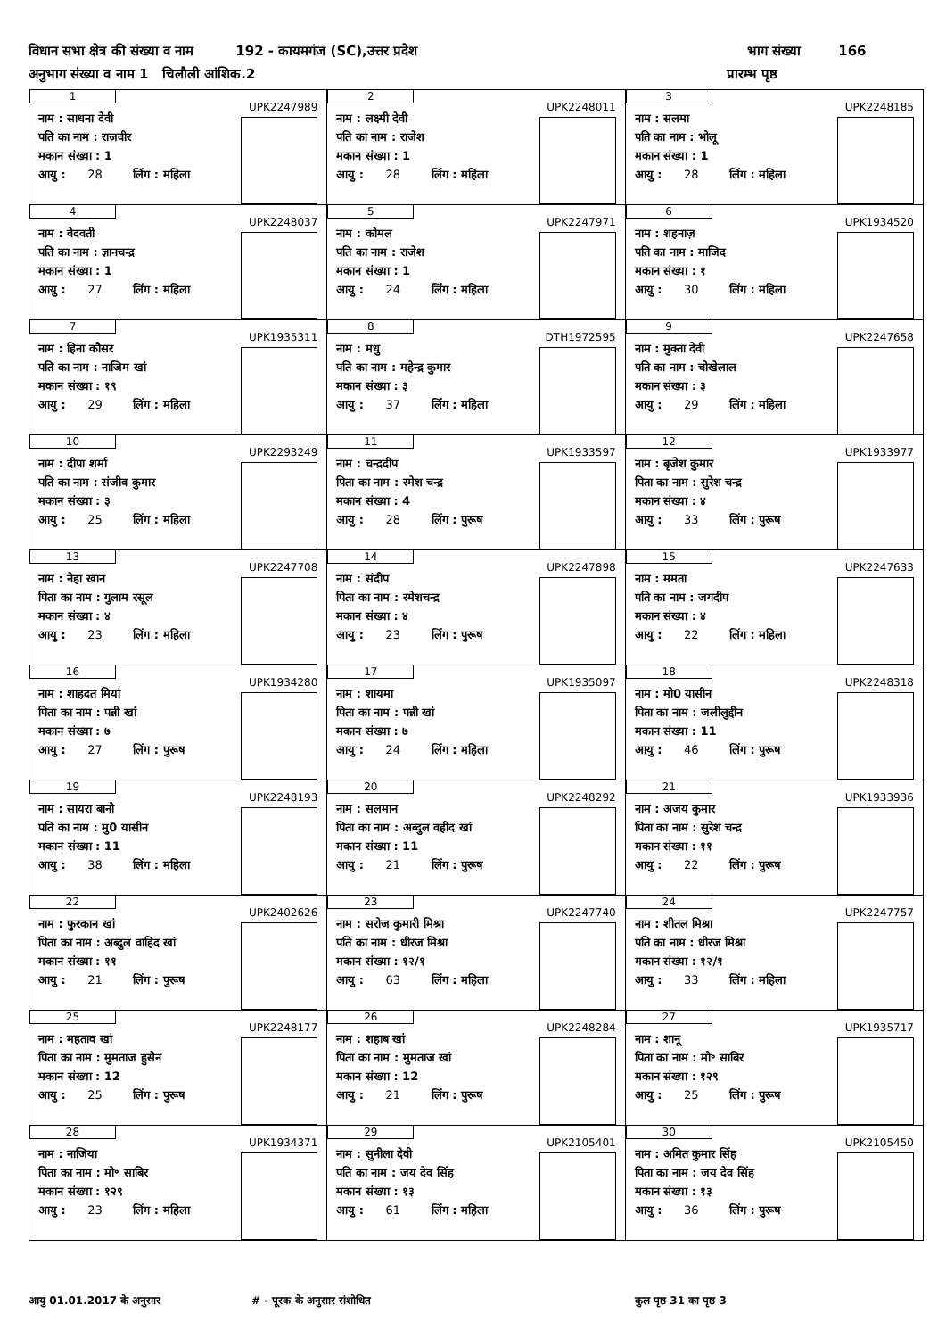विधान सभा क्षेत्र की संख्या व नाम 192 - कायमगंज (SC),उत्तर प्रदेश भाग संख्या 166
अनुभाग संख्या व नाम 1 चिलौली आंशिक.2 प्रारम्भ पृष्ठ
| 1 UPK2247989 नाम : साधना देवी पति का नाम : राजवीर मकान संख्या : 1 आयु : 28 लिंग : महिला | 2 UPK2248011 नाम : लक्ष्मी देवी पति का नाम : राजेश मकान संख्या : 1 आयु : 28 लिंग : महिला | 3 UPK2248185 नाम : सलमा पति का नाम : भोलू मकान संख्या : 1 आयु : 28 लिंग : महिला |
| 4 UPK2248037 नाम : वेदवती पति का नाम : ज्ञानचन्द्र मकान संख्या : 1 आयु : 27 लिंग : महिला | 5 UPK2247971 नाम : कोमल पति का नाम : राजेश मकान संख्या : 1 आयु : 24 लिंग : महिला | 6 UPK1934520 नाम : शहनाज़ पति का नाम : माजिद मकान संख्या : १ आयु : 30 लिंग : महिला |
| 7 UPK1935311 नाम : हिना कौसर पति का नाम : नाजिम खां मकान संख्या : १९ आयु : 29 लिंग : महिला | 8 DTH1972595 नाम : मधु पति का नाम : महेन्द्र कुमार मकान संख्या : ३ आयु : 37 लिंग : महिला | 9 UPK2247658 नाम : मुक्ता देवी पति का नाम : चोखेलाल मकान संख्या : ३ आयु : 29 लिंग : महिला |
| 10 UPK2293249 नाम : दीपा शर्मा पति का नाम : संजीव कुमार मकान संख्या : ३ आयु : 25 लिंग : महिला | 11 UPK1933597 नाम : चन्द्रदीप पिता का नाम : रमेश चन्द्र मकान संख्या : 4 आयु : 28 लिंग : पुरूष | 12 UPK1933977 नाम : बृजेश कुमार पिता का नाम : सुरेश चन्द्र मकान संख्या : ४ आयु : 33 लिंग : पुरूष |
| 13 UPK2247708 नाम : नेहा खान पिता का नाम : गुलाम रसूल मकान संख्या : ४ आयु : 23 लिंग : महिला | 14 UPK2247898 नाम : संदीप पिता का नाम : रमेशचन्द्र मकान संख्या : ४ आयु : 23 लिंग : पुरूष | 15 UPK2247633 नाम : ममता पति का नाम : जगदीप मकान संख्या : ४ आयु : 22 लिंग : महिला |
| 16 UPK1934280 नाम : शाहदत मियां पिता का नाम : पन्नी खां मकान संख्या : ७ आयु : 27 लिंग : पुरूष | 17 UPK1935097 नाम : शायमा पिता का नाम : पन्नी खां मकान संख्या : ७ आयु : 24 लिंग : महिला | 18 UPK2248318 नाम : मो0 यासीन पिता का नाम : जलीलुद्दीन मकान संख्या : 11 आयु : 46 लिंग : पुरूष |
| 19 UPK2248193 नाम : सायरा बानो पति का नाम : मु0 यासीन मकान संख्या : 11 आयु : 38 लिंग : महिला | 20 UPK2248292 नाम : सलमान पिता का नाम : अब्दुल वहीद खां मकान संख्या : 11 आयु : 21 लिंग : पुरूष | 21 UPK1933936 नाम : अजय कुमार पिता का नाम : सुरेश चन्द्र मकान संख्या : ११ आयु : 22 लिंग : पुरूष |
| 22 UPK2402626 नाम : फुरकान खां पिता का नाम : अब्दुल वाहिद खां मकान संख्या : ११ आयु : 21 लिंग : पुरूष | 23 UPK2247740 नाम : सरोज कुमारी मिश्रा पति का नाम : धीरज मिश्रा मकान संख्या : १२/१ आयु : 63 लिंग : महिला | 24 UPK2247757 नाम : शीतल मिश्रा पति का नाम : धीरज मिश्रा मकान संख्या : १२/१ आयु : 33 लिंग : महिला |
| 25 UPK2248177 नाम : महताव खां पिता का नाम : मुमताज हुसैन मकान संख्या : 12 आयु : 25 लिंग : पुरूष | 26 UPK2248284 नाम : शहाब खां पिता का नाम : मुमताज खां मकान संख्या : 12 आयु : 21 लिंग : पुरूष | 27 UPK1935717 नाम : शानू पिता का नाम : मो॰ साबिर मकान संख्या : १२९ आयु : 25 लिंग : पुरूष |
| 28 UPK1934371 नाम : नाजिया पिता का नाम : मो॰ साबिर मकान संख्या : १२९ आयु : 23 लिंग : महिला | 29 UPK2105401 नाम : सुनीला देवी पति का नाम : जय देव सिंह मकान संख्या : १३ आयु : 61 लिंग : महिला | 30 UPK2105450 नाम : अमित कुमार सिंह पिता का नाम : जय देव सिंह मकान संख्या : १३ आयु : 36 लिंग : पुरूष |
आयु 01.01.2017 के अनुसार # - पूरक के अनुसार संशोधित कुल पृष्ठ 31 का पृष्ठ 3